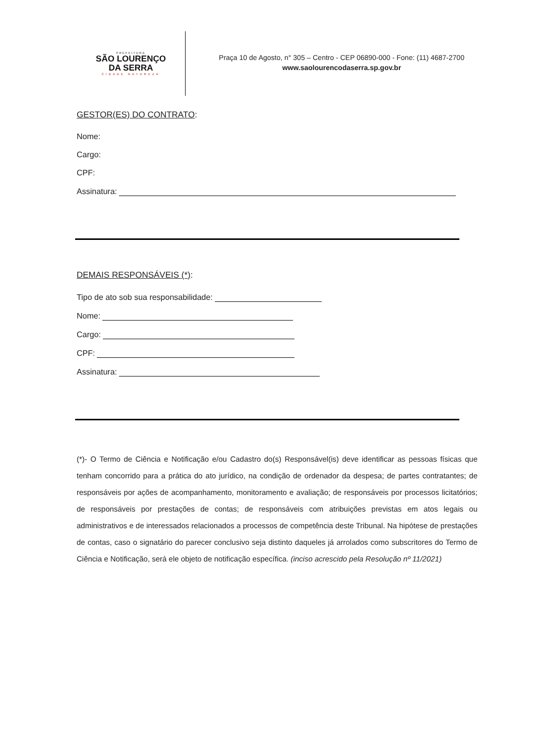PREFEITURA
SÃO LOURENÇO
DA SERRA
CIDADE NATUREZA
Praça 10 de Agosto, n° 305 – Centro - CEP 06890-000 - Fone: (11) 4687-2700
www.saolourencodaserra.sp.gov.br
GESTOR(ES) DO CONTRATO:
Nome:
Cargo:
CPF:
Assinatura:
DEMAIS RESPONSÁVEIS (*):
Tipo de ato sob sua responsabilidade:
Nome:
Cargo:
CPF:
Assinatura:
(*)- O Termo de Ciência e Notificação e/ou Cadastro do(s) Responsável(is) deve identificar as pessoas físicas que tenham concorrido para a prática do ato jurídico, na condição de ordenador da despesa; de partes contratantes; de responsáveis por ações de acompanhamento, monitoramento e avaliação; de responsáveis por processos licitatórios; de responsáveis por prestações de contas; de responsáveis com atribuições previstas em atos legais ou administrativos e de interessados relacionados a processos de competência deste Tribunal. Na hipótese de prestações de contas, caso o signatário do parecer conclusivo seja distinto daqueles já arrolados como subscritores do Termo de Ciência e Notificação, será ele objeto de notificação específica. (inciso acrescido pela Resolução nº 11/2021)